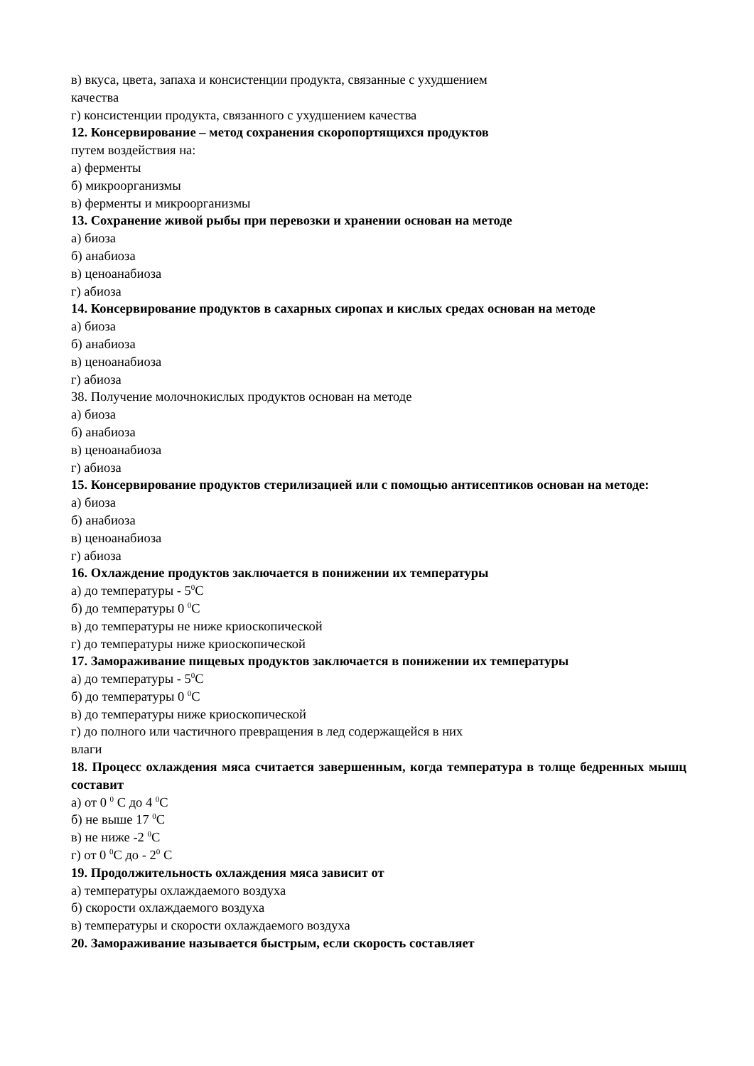в) вкуса, цвета, запаха и консистенции продукта, связанные с ухудшением
качества
г) консистенции продукта, связанного с ухудшением качества
12. Консервирование – метод сохранения скоропортящихся продуктов
путем воздействия на:
а) ферменты
б) микроорганизмы
в) ферменты и микроорганизмы
13. Сохранение живой рыбы при перевозки и хранении основан на методе
а) биоза
б) анабиоза
в) ценоанабиоза
г) абиоза
14. Консервирование продуктов в сахарных сиропах и кислых средах основан на методе
а) биоза
б) анабиоза
в) ценоанабиоза
г) абиоза
38. Получение молочнокислых продуктов основан на методе
а) биоза
б) анабиоза
в) ценоанабиоза
г) абиоза
15. Консервирование продуктов стерилизацией или с помощью антисептиков основан на методе:
а) биоза
б) анабиоза
в) ценоанабиоза
г) абиоза
16. Охлаждение продуктов заключается в понижении их температуры
а) до температуры - 5<sup>0</sup>С
б) до температуры 0 <sup>0</sup>С
в) до температуры не ниже криоскопической
г) до температуры ниже криоскопической
17. Замораживание пищевых продуктов заключается в понижении их температуры
а) до температуры - 5<sup>0</sup>С
б) до температуры 0 <sup>0</sup>С
в) до температуры ниже криоскопической
г) до полного или частичного превращения в лед содержащейся в них
влаги
18. Процесс охлаждения мяса считается завершенным, когда температура в толще бедренных мышц составит
а) от 0 <sup>0</sup> С до 4 <sup>0</sup>С
б) не выше 17 <sup>0</sup>С
в) не ниже -2 <sup>0</sup>С
г) от 0 <sup>0</sup>С до - 2<sup>0</sup> С
19. Продолжительность охлаждения мяса зависит от
а) температуры охлаждаемого воздуха
б) скорости охлаждаемого воздуха
в) температуры и скорости охлаждаемого воздуха
20. Замораживание называется быстрым, если скорость составляет